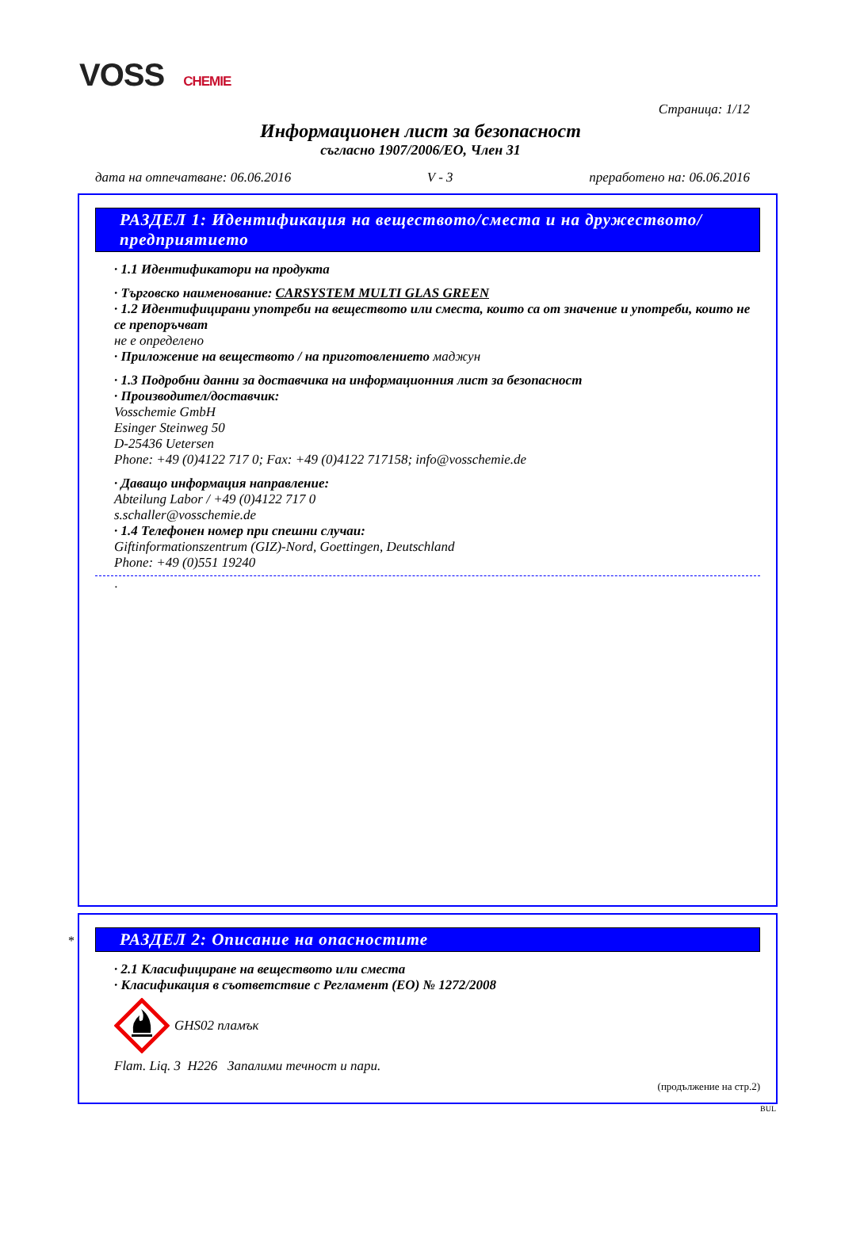VOSS CHEMIE
Страница: 1/12
Информационен лист за безопасност
съгласно 1907/2006/ЕО, Член 31
дата на отпечатване: 06.06.2016 V - 3 преработено на: 06.06.2016
РАЗДЕЛ 1: Идентификация на веществото/сместа и на дружеството/предприятието
· 1.1 Идентификатори на продукта
· Търговско наименование: CARSYSTEM MULTI GLAS GREEN
· 1.2 Идентифицирани употреби на веществото или сместа, които са от значение и употреби, които не се препоръчват
не е определено
· Приложение на веществото / на приготовлението маджун
· 1.3 Подробни данни за доставчика на информационния лист за безопасност
· Производител/доставчик:
Vosschemie GmbH
Esinger Steinweg 50
D-25436 Uetersen
Phone: +49 (0)4122 717 0; Fax: +49 (0)4122 717158; info@vosschemie.de
· Даващо информация направление:
Abteilung Labor / +49 (0)4122 717 0
s.schaller@vosschemie.de
· 1.4 Телефонен номер при спешни случаи:
Giftinformationszentrum (GIZ)-Nord, Goettingen, Deutschland
Phone: +49 (0)551 19240
·
*
РАЗДЕЛ 2: Описание на опасностите
· 2.1 Класифициране на веществото или сместа
· Класификация в съответствие с Регламент (ЕО) № 1272/2008
GHS02 пламък
Flam. Liq. 3 H226 Запалими течност и пари.
(продължение на стр.2)
BUL